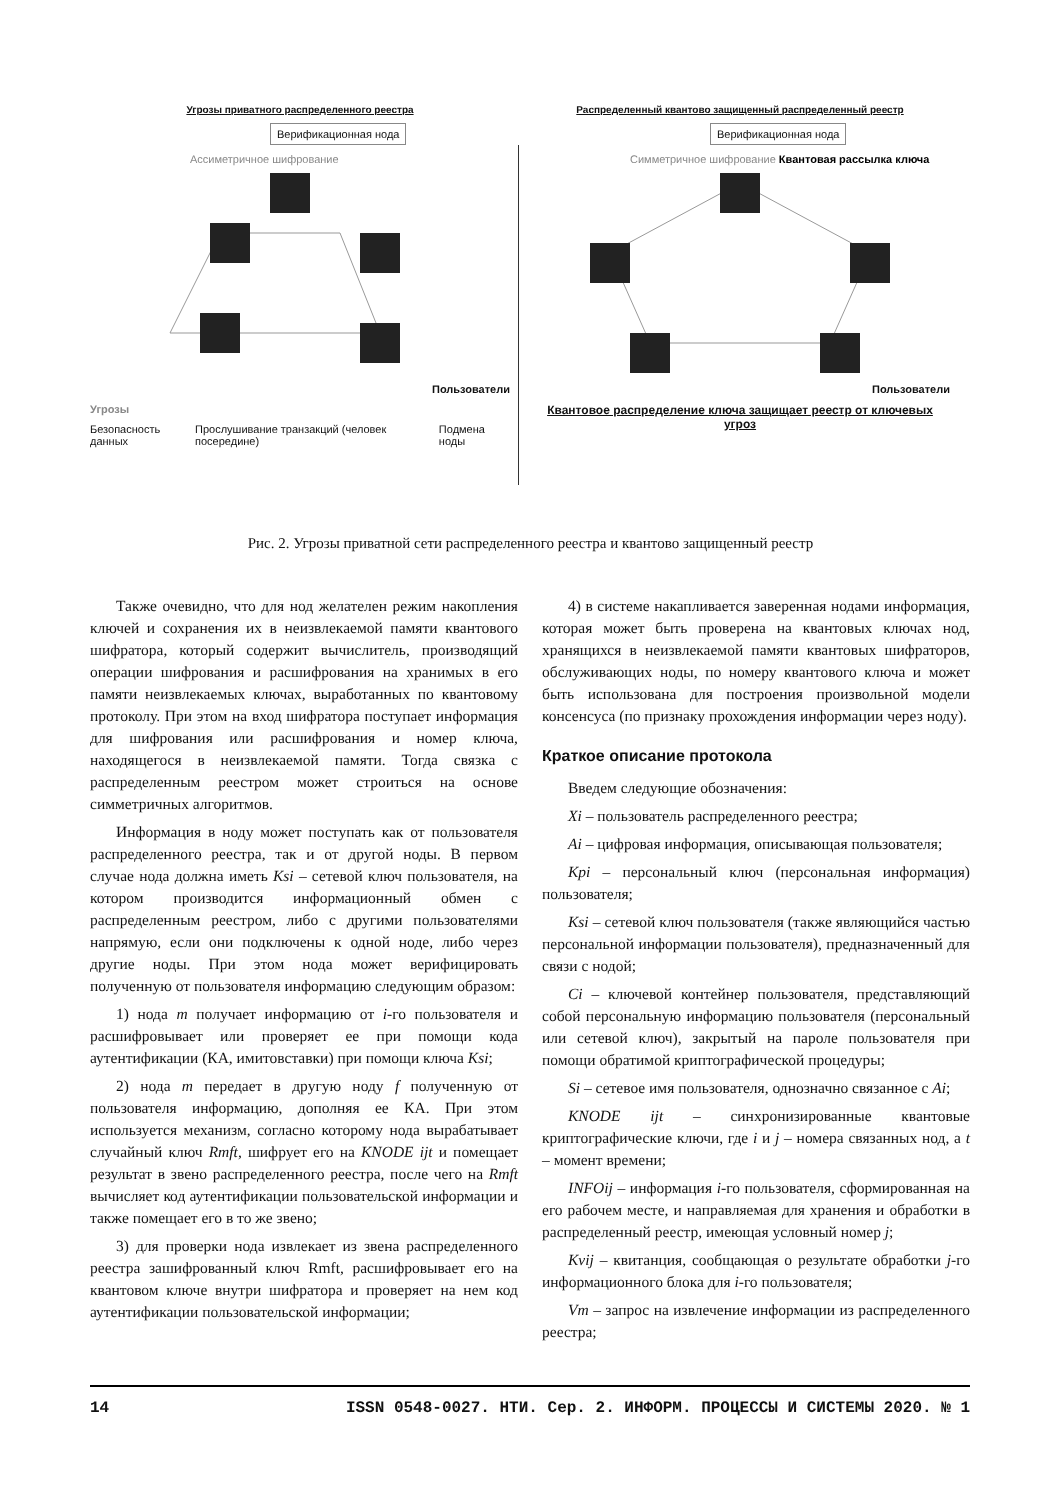Угрозы приватного распределенного реестра
Верификационная нода
Ассиметричное шифрование
Пользователи
Угрозы
Безопасность данных Прослушивание транзакций (человек посередине) Подмена ноды
Распределенный квантово защищенный распределенный реестр
Верификационная нода
Симметричное шифрование Квантовая рассылка ключа
Пользователи
Квантовое распределение ключа защищает реестр от ключевых угроз
Рис. 2. Угрозы приватной сети распределенного реестра и квантово защищенный реестр
Также очевидно, что для нод желателен режим накопления ключей и сохранения их в неизвлекаемой памяти квантового шифратора, который содержит вычислитель, производящий операции шифрования и расшифрования на хранимых в его памяти неизвлекаемых ключах, выработанных по квантовому протоколу. При этом на вход шифратора поступает информация для шифрования или расшифрования и номер ключа, находящегося в неизвлекаемой памяти. Тогда связка с распределенным реестром может строиться на основе симметричных алгоритмов.
Информация в ноду может поступать как от пользователя распределенного реестра, так и от другой ноды. В первом случае нода должна иметь Ksi – сетевой ключ пользователя, на котором производится информационный обмен с распределенным реестром, либо с другими пользователями напрямую, если они подключены к одной ноде, либо через другие ноды. При этом нода может верифицировать полученную от пользователя информацию следующим образом:
1) нода m получает информацию от i-го пользователя и расшифровывает или проверяет ее при помощи кода аутентификации (КА, имитовставки) при помощи ключа Ksi;
2) нода m передает в другую ноду f полученную от пользователя информацию, дополняя ее КА. При этом используется механизм, согласно которому нода вырабатывает случайный ключ Rmft, шифрует его на KNODE ijt и помещает результат в звено распределенного реестра, после чего на Rmft вычисляет код аутентификации пользовательской информации и также помещает его в то же звено;
3) для проверки нода извлекает из звена распределенного реестра зашифрованный ключ Rmft, расшифровывает его на квантовом ключе внутри шифратора и проверяет на нем код аутентификации пользовательской информации;
4) в системе накапливается заверенная нодами информация, которая может быть проверена на квантовых ключах нод, хранящихся в неизвлекаемой памяти квантовых шифраторов, обслуживающих ноды, по номеру квантового ключа и может быть использована для построения произвольной модели консенсуса (по признаку прохождения информации через ноду).
Краткое описание протокола
Введем следующие обозначения:
Xi – пользователь распределенного реестра;
Ai – цифровая информация, описывающая пользователя;
Kpi – персональный ключ (персональная информация) пользователя;
Ksi – сетевой ключ пользователя (также являющийся частью персональной информации пользователя), предназначенный для связи с нодой;
Ci – ключевой контейнер пользователя, представляющий собой персональную информацию пользователя (персональный или сетевой ключ), закрытый на пароле пользователя при помощи обратимой криптографической процедуры;
Si – сетевое имя пользователя, однозначно связанное с Ai;
KNODE ijt – синхронизированные квантовые криптографические ключи, где i и j – номера связанных нод, а t – момент времени;
INFOij – информация i-го пользователя, сформированная на его рабочем месте, и направляемая для хранения и обработки в распределенный реестр, имеющая условный номер j;
Kvij – квитанция, сообщающая о результате обработки j-го информационного блока для i-го пользователя;
Vm – запрос на извлечение информации из распределенного реестра;
14 ISSN 0548-0027. НТИ. Сер. 2. ИНФОРМ. ПРОЦЕССЫ И СИСТЕМЫ 2020. № 1